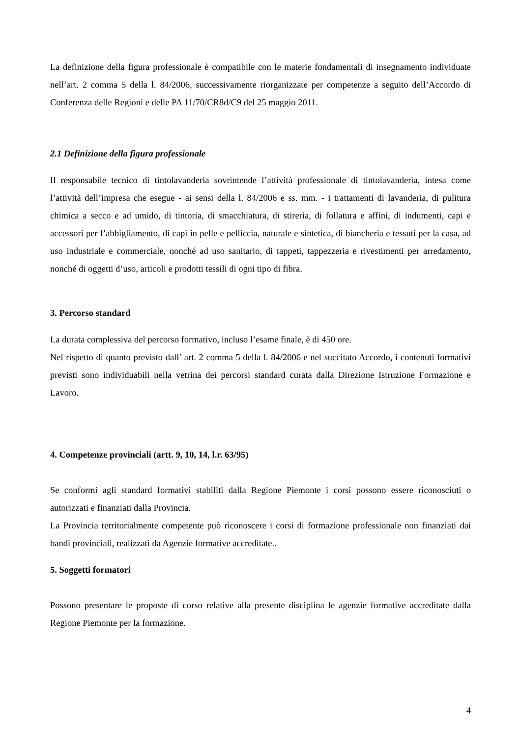La definizione della figura professionale è compatibile con le materie fondamentali di insegnamento individuate nell’art. 2 comma 5 della l. 84/2006, successivamente riorganizzate per competenze a seguito dell’Accordo di Conferenza delle Regioni e delle PA 11/70/CR8d/C9 del 25 maggio 2011.
2.1 Definizione della figura professionale
Il responsabile tecnico di tintolavanderia sovrintende l’attività professionale di tintolavanderia, intesa come l’attività dell’impresa che esegue - ai sensi della l. 84/2006 e ss. mm. - i trattamenti di lavanderia, di pulitura chimica a secco e ad umido, di tintoria, di smacchiatura, di stireria, di follatura e affini, di indumenti, capi e accessori per l’abbigliamento, di capi in pelle e pelliccia, naturale e sintetica, di biancheria e tessuti per la casa, ad uso industriale e commerciale, nonché ad uso sanitario, di tappeti, tappezzeria e rivestimenti per arredamento, nonché di oggetti d’uso, articoli e prodotti tessili di ogni tipo di fibra.
3. Percorso standard
La durata complessiva del percorso formativo, incluso l’esame finale, è di 450 ore.
Nel rispetto di quanto previsto dall’ art. 2 comma 5 della l. 84/2006 e nel succitato Accordo, i contenuti formativi previsti sono individuabili nella vetrina dei percorsi standard curata dalla Direzione Istruzione Formazione e Lavoro.
4. Competenze provinciali (artt. 9, 10, 14, l.r. 63/95)
Se conformi agli standard formativi stabiliti dalla Regione Piemonte i corsi possono essere riconosciuti o autorizzati e finanziati dalla Provincia.
La Provincia territorialmente competente può riconoscere i corsi di formazione professionale non finanziati dai bandi provinciali, realizzati da Agenzie formative accreditate..
5. Soggetti formatori
Possono presentare le proposte di corso relative alla presente disciplina le agenzie formative accreditate dalla Regione Piemonte per la formazione.
4